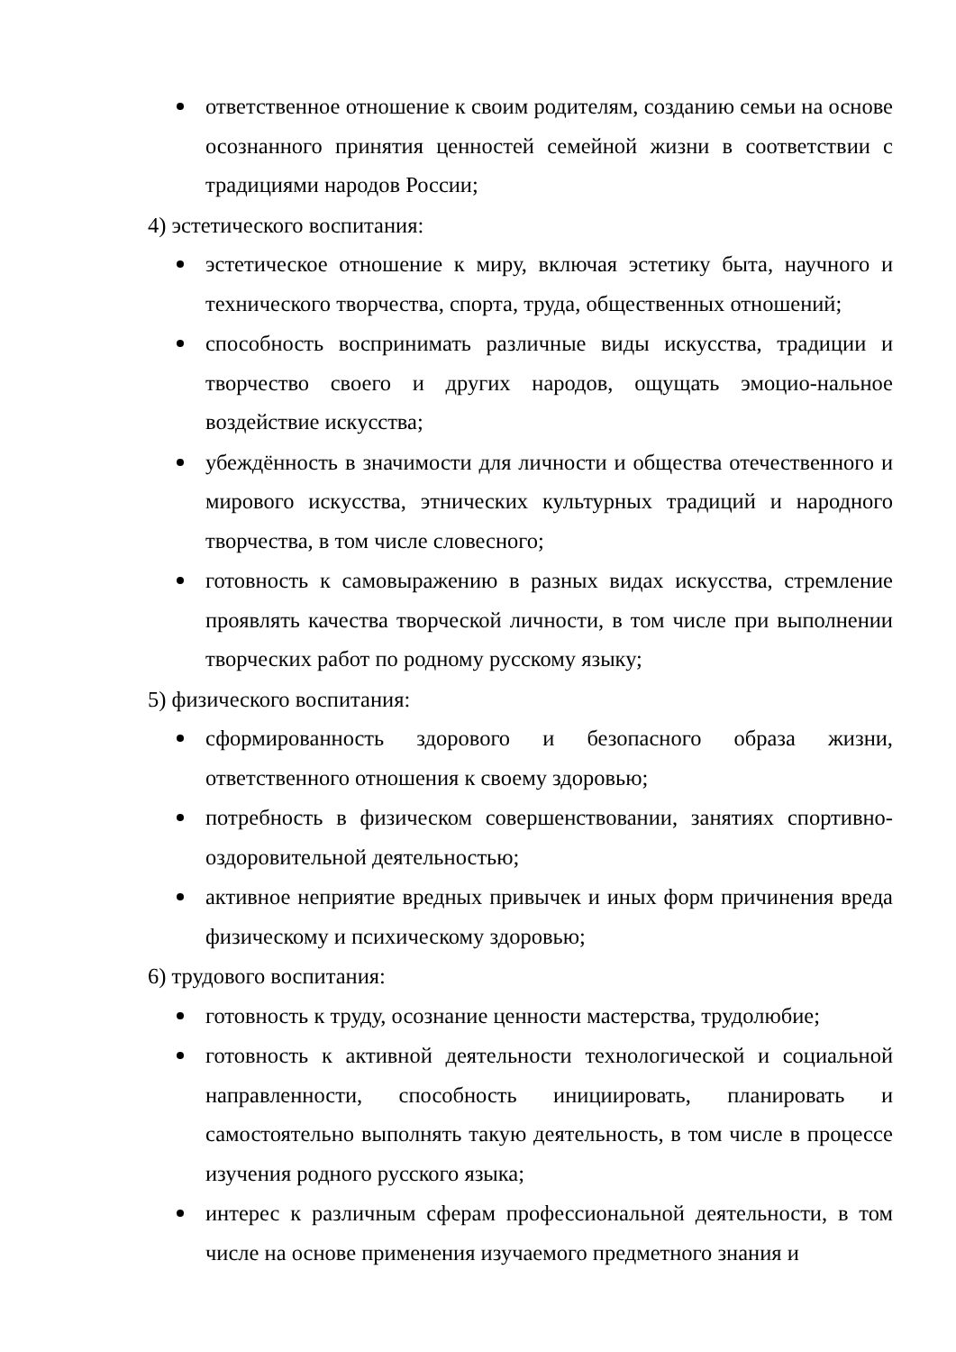ответственное отношение к своим родителям, созданию семьи на основе осознанного принятия ценностей семейной жизни в соответствии с традициями народов России;
4) эстетического воспитания:
эстетическое отношение к миру, включая эстетику быта, научного и технического творчества, спорта, труда, общественных отношений;
способность воспринимать различные виды искусства, традиции и творчество своего и других народов, ощущать эмоцио-нальное воздействие искусства;
убеждённость в значимости для личности и общества отечественного и мирового искусства, этнических культурных традиций и народного творчества, в том числе словесного;
готовность к самовыражению в разных видах искусства, стремление проявлять качества творческой личности, в том числе при выполнении творческих работ по родному русскому языку;
5) физического воспитания:
сформированность здорового и безопасного образа жизни, ответственного отношения к своему здоровью;
потребность в физическом совершенствовании, занятиях спортивно-оздоровительной деятельностью;
активное неприятие вредных привычек и иных форм причинения вреда физическому и психическому здоровью;
6) трудового воспитания:
готовность к труду, осознание ценности мастерства, трудолюбие;
готовность к активной деятельности технологической и социальной направленности, способность инициировать, планировать и самостоятельно выполнять такую деятельность, в том числе в процессе изучения родного русского языка;
интерес к различным сферам профессиональной деятельности, в том числе на основе применения изучаемого предметного знания и